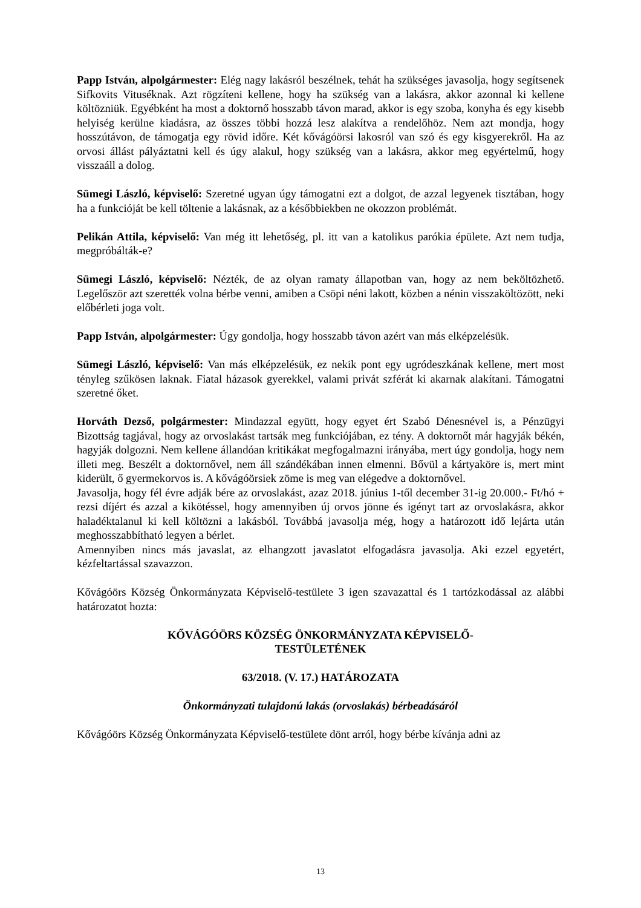Papp István, alpolgármester: Elég nagy lakásról beszélnek, tehát ha szükséges javasolja, hogy segítsenek Sifkovits Vituséknak. Azt rögzíteni kellene, hogy ha szükség van a lakásra, akkor azonnal ki kellene költözniük. Egyébként ha most a doktornő hosszabb távon marad, akkor is egy szoba, konyha és egy kisebb helyiség kerülne kiadásra, az összes többi hozzá lesz alakítva a rendelőhöz. Nem azt mondja, hogy hosszútávon, de támogatja egy rövid időre. Két kővágóörsi lakosról van szó és egy kisgyerekről. Ha az orvosi állást pályáztatni kell és úgy alakul, hogy szükség van a lakásra, akkor meg egyértelmű, hogy visszaáll a dolog.
Sümegi László, képviselő: Szeretné ugyan úgy támogatni ezt a dolgot, de azzal legyenek tisztában, hogy ha a funkcióját be kell töltenie a lakásnak, az a későbbiekben ne okozzon problémát.
Pelikán Attila, képviselő: Van még itt lehetőség, pl. itt van a katolikus parókia épülete. Azt nem tudja, megpróbálták-e?
Sümegi László, képviselő: Nézték, de az olyan ramaty állapotban van, hogy az nem beköltözhető. Legelőször azt szerették volna bérbe venni, amiben a Csöpi néni lakott, közben a nénin visszaköltözött, neki előbérleti joga volt.
Papp István, alpolgármester: Úgy gondolja, hogy hosszabb távon azért van más elképzelésük.
Sümegi László, képviselő: Van más elképzelésük, ez nekik pont egy ugródeszkának kellene, mert most tényleg szűkösen laknak. Fiatal házasok gyerekkel, valami privát szférát ki akarnak alakítani. Támogatni szeretné őket.
Horváth Dezső, polgármester: Mindazzal együtt, hogy egyet ért Szabó Dénesnével is, a Pénzügyi Bizottság tagjával, hogy az orvoslakást tartsák meg funkciójában, ez tény. A doktornőt már hagyják békén, hagyják dolgozni. Nem kellene állandóan kritikákat megfogalmazni irányába, mert úgy gondolja, hogy nem illeti meg. Beszélt a doktornővel, nem áll szándékában innen elmenni. Bővül a kártyaköre is, mert mint kiderült, ő gyermekorvos is. A kővágóörsiek zöme is meg van elégedve a doktornővel.
Javasolja, hogy fél évre adják bére az orvoslakást, azaz 2018. június 1-től december 31-ig 20.000.- Ft/hó + rezsi díjért és azzal a kikötéssel, hogy amennyiben új orvos jönne és igényt tart az orvoslakásra, akkor haladéktalanul ki kell költözni a lakásból. Továbbá javasolja még, hogy a határozott idő lejárta után meghosszabbítható legyen a bérlet.
Amennyiben nincs más javaslat, az elhangzott javaslatot elfogadásra javasolja. Aki ezzel egyetért, kézfeltartással szavazzon.
Kővágóörs Község Önkormányzata Képviselő-testülete 3 igen szavazattal és 1 tartózkodással az alábbi határozatot hozta:
KŐVÁGÓÖRS KÖZSÉG ÖNKORMÁNYZATA KÉPVISELŐ-
TESTÜLETÉNEK
63/2018. (V. 17.) HATÁROZATA
Önkormányzati tulajdonú lakás (orvoslakás) bérbeadásáról
Kővágóörs Község Önkormányzata Képviselő-testülete dönt arról, hogy bérbe kívánja adni az
13